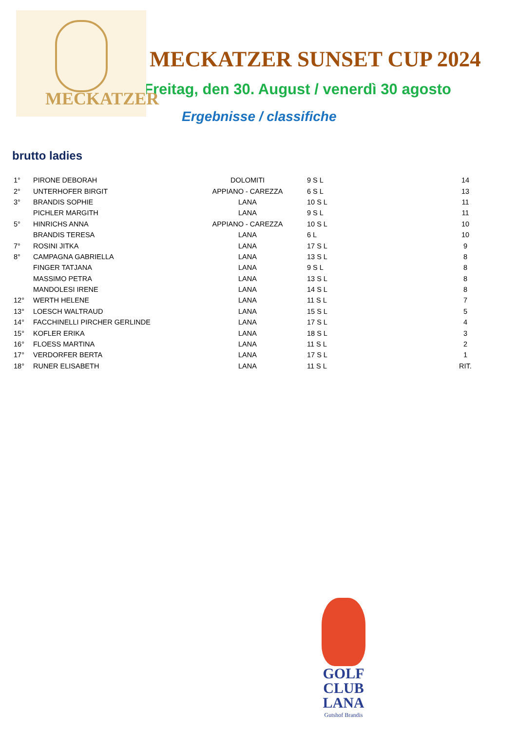MECKATZER
MECKATZER SUNSET CUP 2024
Freitag, den 30. August / venerdì 30 agosto
Ergebnisse / classifiche
brutto ladies
| 1° | PIRONE DEBORAH | DOLOMITI | 9 S L | 14 |
| 2° | UNTERHOFER BIRGIT | APPIANO - CAREZZA | 6 S L | 13 |
| 3° | BRANDIS SOPHIE | LANA | 10 S L | 11 |
| | PICHLER MARGITH | LANA | 9 S L | 11 |
| 5° | HINRICHS ANNA | APPIANO - CAREZZA | 10 S L | 10 |
| | BRANDIS TERESA | LANA | 6 L | 10 |
| 7° | ROSINI JITKA | LANA | 17 S L | 9 |
| 8° | CAMPAGNA GABRIELLA | LANA | 13 S L | 8 |
| | FINGER TATJANA | LANA | 9 S L | 8 |
| | MASSIMO PETRA | LANA | 13 S L | 8 |
| | MANDOLESI IRENE | LANA | 14 S L | 8 |
| 12° | WERTH HELENE | LANA | 11 S L | 7 |
| 13° | LOESCH WALTRAUD | LANA | 15 S L | 5 |
| 14° | FACCHINELLI PIRCHER GERLINDE | LANA | 17 S L | 4 |
| 15° | KOFLER ERIKA | LANA | 18 S L | 3 |
| 16° | FLOESS MARTINA | LANA | 11 S L | 2 |
| 17° | VERDORFER BERTA | LANA | 17 S L | 1 |
| 18° | RUNER ELISABETH | LANA | 11 S L | RIT. |
GOLF
CLUB
LANA
Gutshof Brandis